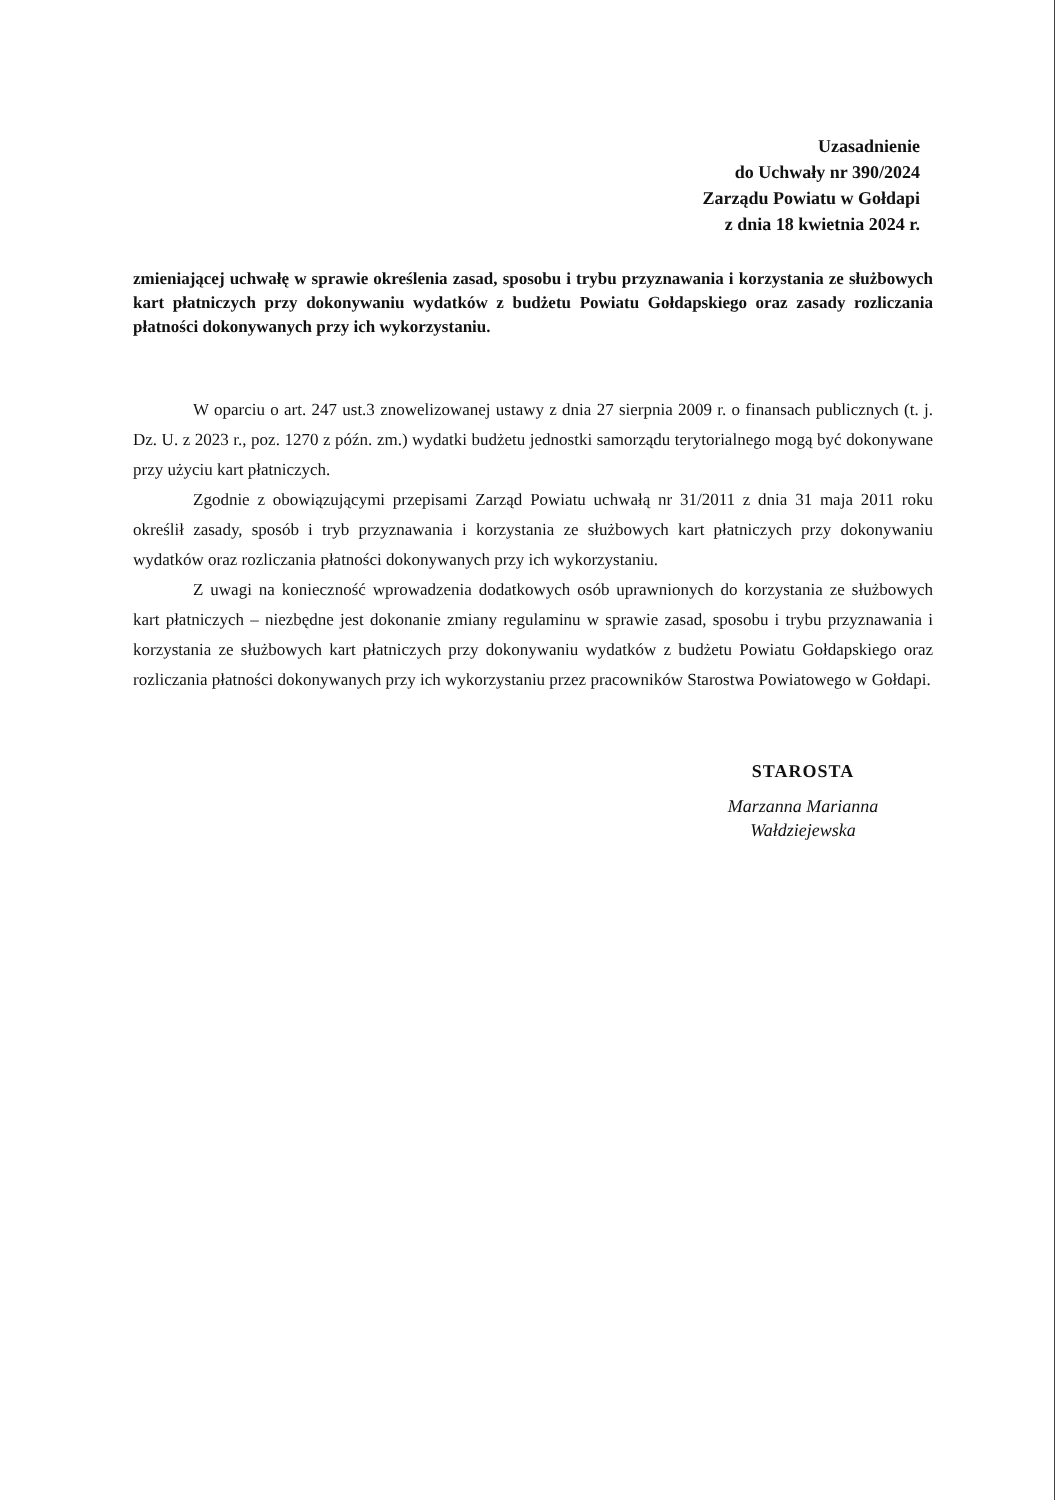Uzasadnienie
do Uchwały nr 390/2024
Zarządu Powiatu w Gołdapi
z dnia 18 kwietnia 2024 r.
zmieniającej uchwałę w sprawie określenia zasad, sposobu i trybu przyznawania i korzystania ze służbowych kart płatniczych przy dokonywaniu wydatków z budżetu Powiatu Gołdapskiego oraz zasady rozliczania płatności dokonywanych przy ich wykorzystaniu.
W oparciu o art. 247 ust.3 znowelizowanej ustawy z dnia 27 sierpnia 2009 r. o finansach publicznych (t. j. Dz. U. z 2023 r., poz. 1270 z późn. zm.) wydatki budżetu jednostki samorządu terytorialnego mogą być dokonywane przy użyciu kart płatniczych.
Zgodnie z obowiązującymi przepisami Zarząd Powiatu uchwałą nr 31/2011 z dnia 31 maja 2011 roku określił zasady, sposób i tryb przyznawania i korzystania ze służbowych kart płatniczych przy dokonywaniu wydatków oraz rozliczania płatności dokonywanych przy ich wykorzystaniu.
Z uwagi na konieczność wprowadzenia dodatkowych osób uprawnionych do korzystania ze służbowych kart płatniczych – niezbędne jest dokonanie zmiany regulaminu w sprawie zasad, sposobu i trybu przyznawania i korzystania ze służbowych kart płatniczych przy dokonywaniu wydatków z budżetu Powiatu Gołdapskiego oraz rozliczania płatności dokonywanych przy ich wykorzystaniu przez pracowników Starostwa Powiatowego w Gołdapi.
STAROSTA
Marzanna Marianna
Wałdziejewska